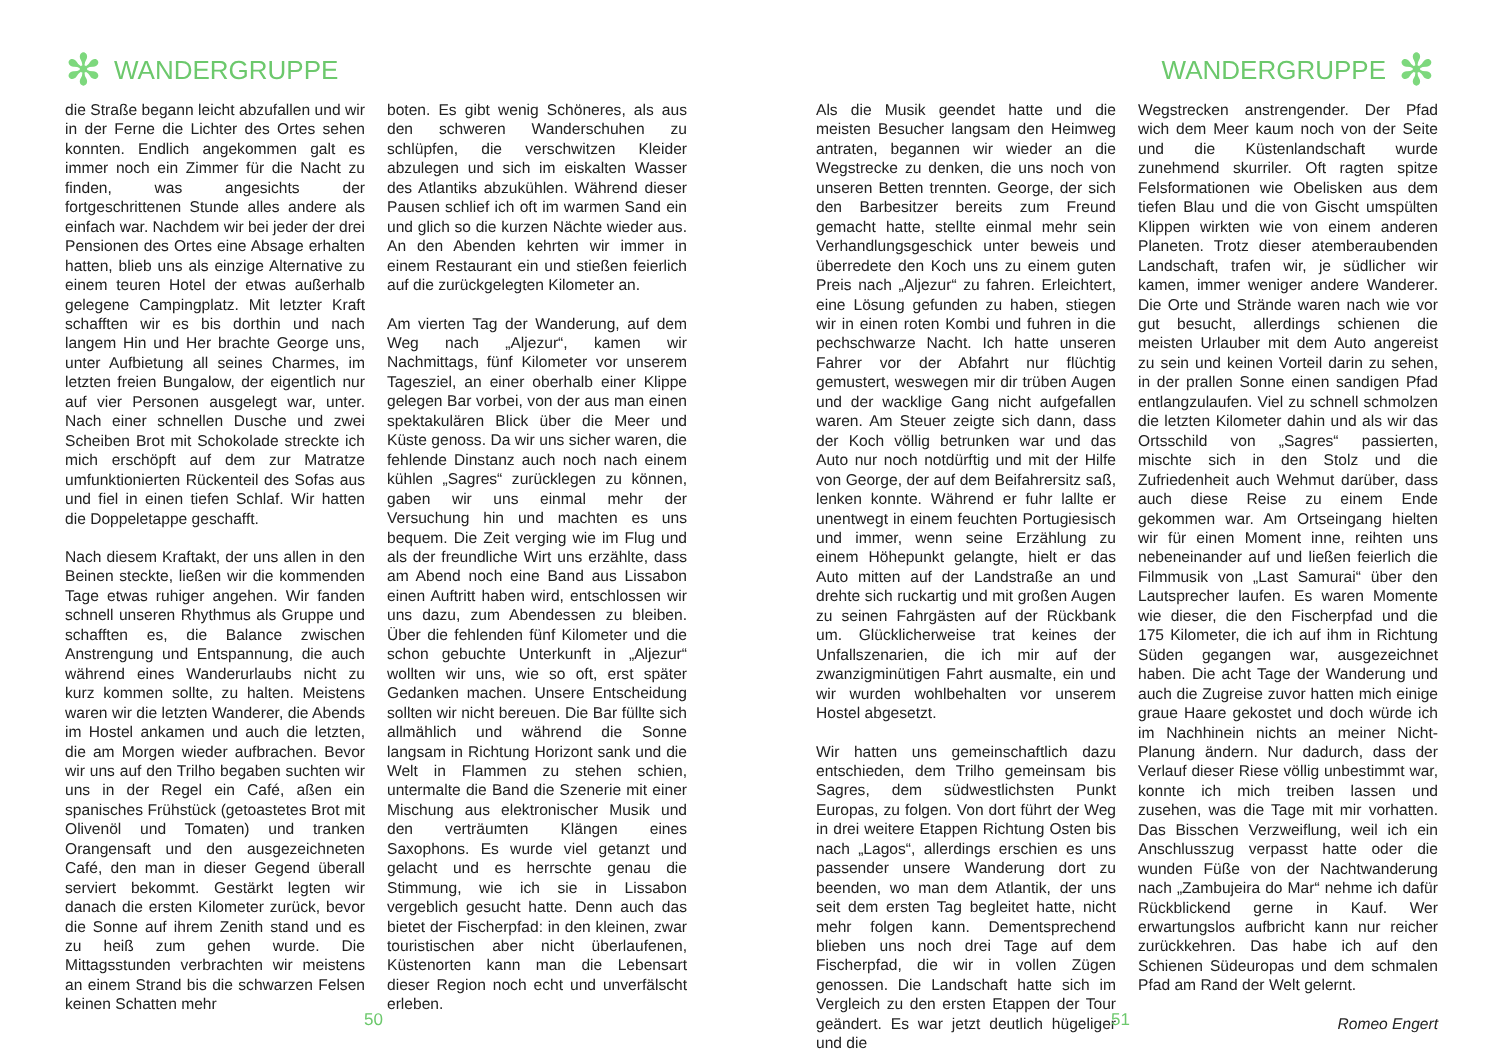✻ WANDERGRUPPE
die Straße begann leicht abzufallen und wir in der Ferne die Lichter des Ortes sehen konnten. Endlich angekommen galt es immer noch ein Zimmer für die Nacht zu finden, was angesichts der fortgeschrittenen Stunde alles andere als einfach war. Nachdem wir bei jeder der drei Pensionen des Ortes eine Absage erhalten hatten, blieb uns als einzige Alternative zu einem teuren Hotel der etwas außerhalb gelegene Campingplatz. Mit letzter Kraft schafften wir es bis dorthin und nach langem Hin und Her brachte George uns, unter Aufbietung all seines Charmes, im letzten freien Bungalow, der eigentlich nur auf vier Personen ausgelegt war, unter. Nach einer schnellen Dusche und zwei Scheiben Brot mit Schokolade streckte ich mich erschöpft auf dem zur Matratze umfunktionierten Rückenteil des Sofas aus und fiel in einen tiefen Schlaf. Wir hatten die Doppeletappe geschafft.
Nach diesem Kraftakt, der uns allen in den Beinen steckte, ließen wir die kommenden Tage etwas ruhiger angehen. Wir fanden schnell unseren Rhythmus als Gruppe und schafften es, die Balance zwischen Anstrengung und Entspannung, die auch während eines Wanderurlaubs nicht zu kurz kommen sollte, zu halten. Meistens waren wir die letzten Wanderer, die Abends im Hostel ankamen und auch die letzten, die am Morgen wieder aufbrachen. Bevor wir uns auf den Trilho begaben suchten wir uns in der Regel ein Café, aßen ein spanisches Frühstück (getoastetes Brot mit Olivenöl und Tomaten) und tranken Orangensaft und den ausgezeichneten Café, den man in dieser Gegend überall serviert bekommt. Gestärkt legten wir danach die ersten Kilometer zurück, bevor die Sonne auf ihrem Zenith stand und es zu heiß zum gehen wurde. Die Mittagsstunden verbrachten wir meistens an einem Strand bis die schwarzen Felsen keinen Schatten mehr
boten. Es gibt wenig Schöneres, als aus den schweren Wanderschuhen zu schlüpfen, die verschwitzen Kleider abzulegen und sich im eiskalten Wasser des Atlantiks abzukühlen. Während dieser Pausen schlief ich oft im warmen Sand ein und glich so die kurzen Nächte wieder aus. An den Abenden kehrten wir immer in einem Restaurant ein und stießen feierlich auf die zurückgelegten Kilometer an.
Am vierten Tag der Wanderung, auf dem Weg nach „Aljezur“, kamen wir Nachmittags, fünf Kilometer vor unserem Tagesziel, an einer oberhalb einer Klippe gelegen Bar vorbei, von der aus man einen spektakulären Blick über die Meer und Küste genoss. Da wir uns sicher waren, die fehlende Dinstanz auch noch nach einem kühlen „Sagres“ zurücklegen zu können, gaben wir uns einmal mehr der Versuchung hin und machten es uns bequem. Die Zeit verging wie im Flug und als der freundliche Wirt uns erzählte, dass am Abend noch eine Band aus Lissabon einen Auftritt haben wird, entschlossen wir uns dazu, zum Abendessen zu bleiben. Über die fehlenden fünf Kilometer und die schon gebuchte Unterkunft in „Aljezur“ wollten wir uns, wie so oft, erst später Gedanken machen. Unsere Entscheidung sollten wir nicht bereuen. Die Bar füllte sich allmählich und während die Sonne langsam in Richtung Horizont sank und die Welt in Flammen zu stehen schien, untermalte die Band die Szenerie mit einer Mischung aus elektronischer Musik und den verträumten Klängen eines Saxophons. Es wurde viel getanzt und gelacht und es herrschte genau die Stimmung, wie ich sie in Lissabon vergeblich gesucht hatte. Denn auch das bietet der Fischerpfad: in den kleinen, zwar touristischen aber nicht überlaufenen, Küstenorten kann man die Lebensart dieser Region noch echt und unverfälscht erleben.
50
WANDERGRUPPE ✻
Als die Musik geendet hatte und die meisten Besucher langsam den Heimweg antraten, begannen wir wieder an die Wegstrecke zu denken, die uns noch von unseren Betten trennten. George, der sich den Barbesitzer bereits zum Freund gemacht hatte, stellte einmal mehr sein Verhandlungsgeschick unter beweis und überredete den Koch uns zu einem guten Preis nach „Aljezur“ zu fahren. Erleichtert, eine Lösung gefunden zu haben, stiegen wir in einen roten Kombi und fuhren in die pechschwarze Nacht. Ich hatte unseren Fahrer vor der Abfahrt nur flüchtig gemustert, weswegen mir dir trüben Augen und der wacklige Gang nicht aufgefallen waren. Am Steuer zeigte sich dann, dass der Koch völlig betrunken war und das Auto nur noch notdürftig und mit der Hilfe von George, der auf dem Beifahrersitz saß, lenken konnte. Während er fuhr lallte er unentwegt in einem feuchten Portugiesisch und immer, wenn seine Erzählung zu einem Höhepunkt gelangte, hielt er das Auto mitten auf der Landstraße an und drehte sich ruckartig und mit großen Augen zu seinen Fahrgästen auf der Rückbank um. Glücklicherweise trat keines der Unfallszenarien, die ich mir auf der zwanzigminütigen Fahrt ausmalte, ein und wir wurden wohlbehalten vor unserem Hostel abgesetzt.
Wir hatten uns gemeinschaftlich dazu entschieden, dem Trilho gemeinsam bis Sagres, dem südwestlichsten Punkt Europas, zu folgen. Von dort führt der Weg in drei weitere Etappen Richtung Osten bis nach „Lagos“, allerdings erschien es uns passender unsere Wanderung dort zu beenden, wo man dem Atlantik, der uns seit dem ersten Tag begleitet hatte, nicht mehr folgen kann. Dementsprechend blieben uns noch drei Tage auf dem Fischerpfad, die wir in vollen Zügen genossen. Die Landschaft hatte sich im Vergleich zu den ersten Etappen der Tour geändert. Es war jetzt deutlich hügeliger und die
Wegstrecken anstrengender. Der Pfad wich dem Meer kaum noch von der Seite und die Küstenlandschaft wurde zunehmend skurriler. Oft ragten spitze Felsformationen wie Obelisken aus dem tiefen Blau und die von Gischt umspülten Klippen wirkten wie von einem anderen Planeten. Trotz dieser atemberaubenden Landschaft, trafen wir, je südlicher wir kamen, immer weniger andere Wanderer. Die Orte und Strände waren nach wie vor gut besucht, allerdings schienen die meisten Urlauber mit dem Auto angereist zu sein und keinen Vorteil darin zu sehen, in der prallen Sonne einen sandigen Pfad entlangzulaufen. Viel zu schnell schmolzen die letzten Kilometer dahin und als wir das Ortsschild von „Sagres“ passierten, mischte sich in den Stolz und die Zufriedenheit auch Wehmut darüber, dass auch diese Reise zu einem Ende gekommen war. Am Ortseingang hielten wir für einen Moment inne, reihten uns nebeneinander auf und ließen feierlich die Filmmusik von „Last Samurai“ über den Lautsprecher laufen. Es waren Momente wie dieser, die den Fischerpfad und die 175 Kilometer, die ich auf ihm in Richtung Süden gegangen war, ausgezeichnet haben. Die acht Tage der Wanderung und auch die Zugreise zuvor hatten mich einige graue Haare gekostet und doch würde ich im Nachhinein nichts an meiner Nicht-Planung ändern. Nur dadurch, dass der Verlauf dieser Riese völlig unbestimmt war, konnte ich mich treiben lassen und zusehen, was die Tage mit mir vorhatten. Das Bisschen Verzweiflung, weil ich ein Anschlusszug verpasst hatte oder die wunden Füße von der Nachtwanderung nach „Zambujeira do Mar“ nehme ich dafür Rückblickend gerne in Kauf. Wer erwartungslos aufbricht kann nur reicher zurückkehren. Das habe ich auf den Schienen Südeuropas und dem schmalen Pfad am Rand der Welt gelernt.
Romeo Engert
51